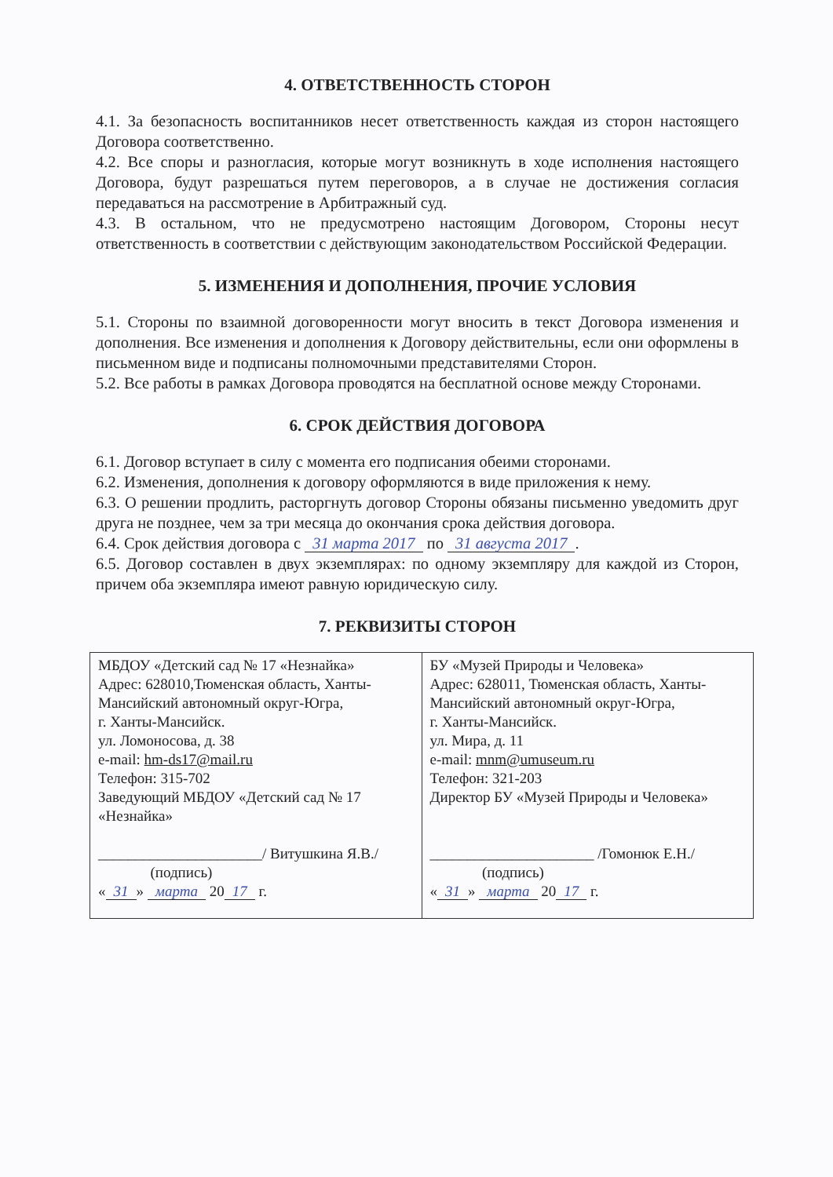4. ОТВЕТСТВЕННОСТЬ СТОРОН
4.1. За безопасность воспитанников несет ответственность каждая из сторон настоящего Договора соответственно.
4.2. Все споры и разногласия, которые могут возникнуть в ходе исполнения настоящего Договора, будут разрешаться путем переговоров, а в случае не достижения согласия передаваться на рассмотрение в Арбитражный суд.
4.3. В остальном, что не предусмотрено настоящим Договором, Стороны несут ответственность в соответствии с действующим законодательством Российской Федерации.
5. ИЗМЕНЕНИЯ И ДОПОЛНЕНИЯ, ПРОЧИЕ УСЛОВИЯ
5.1. Стороны по взаимной договоренности могут вносить в текст Договора изменения и дополнения. Все изменения и дополнения к Договору действительны, если они оформлены в письменном виде и подписаны полномочными представителями Сторон.
5.2. Все работы в рамках Договора проводятся на бесплатной основе между Сторонами.
6. СРОК ДЕЙСТВИЯ ДОГОВОРА
6.1. Договор вступает в силу с момента его подписания обеими сторонами.
6.2. Изменения, дополнения к договору оформляются в виде приложения к нему.
6.3. О решении продлить, расторгнуть договор Стороны обязаны письменно уведомить друг друга не позднее, чем за три месяца до окончания срока действия договора.
6.4. Срок действия договора с 31 марта 2017 по 31 августа 2017.
6.5. Договор составлен в двух экземплярах: по одному экземпляру для каждой из Сторон, причем оба экземпляра имеют равную юридическую силу.
7. РЕКВИЗИТЫ СТОРОН
| МБДОУ «Детский сад № 17 «Незнайка» Адрес: 628010,Тюменская область, Ханты-Мансийский автономный округ-Югра, г. Ханты-Мансийск. ул. Ломоносова, д. 38 e-mail: hm-ds17@mail.ru Телефон: 315-702 Заведующий МБДОУ «Детский сад № 17 «Незнайка» ______________________/ Витушкина Я.В./ (подпись) « 31 » марта 20 17 г. | БУ «Музей Природы и Человека» Адрес: 628011, Тюменская область, Ханты-Мансийский автономный округ-Югра, г. Ханты-Мансийск. ул. Мира, д. 11 e-mail: mnm@umuseum.ru Телефон: 321-203 Директор БУ «Музей Природы и Человека» ______________________ /Гомонюк Е.Н./ (подпись) « 31 » марта 20 17 г. |